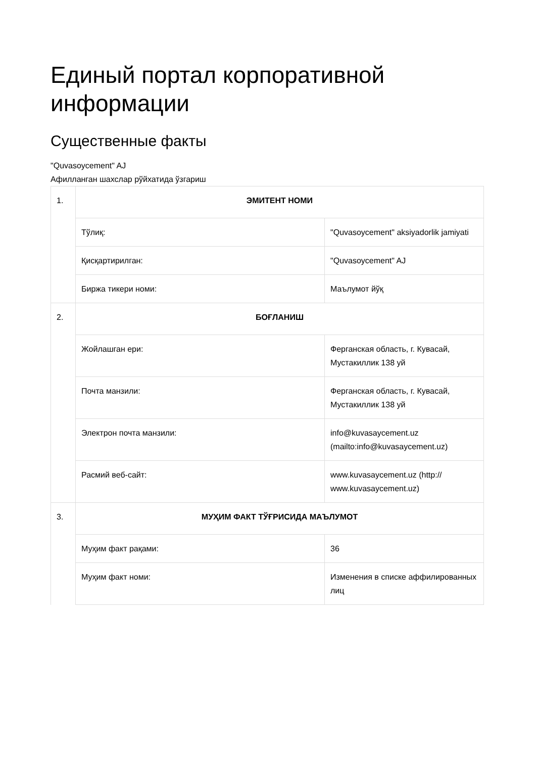Единый портал корпоративной информации
Существенные факты
"Quvasoycement" AJ
Афилланган шахслар рўйхатида ўзгариш
| 1. | ЭМИТЕНТ НОМИ | |
| | Тўлиқ: | "Quvasoycement" aksiyadorlik jamiyati |
| | Қисқартирилган: | "Quvasoycement" AJ |
| | Биржа тикери номи: | Маълумот йўқ |
| 2. | БОҒЛАНИШ | |
| | Жойлашган ери: | Ферганская область, г. Кувасай, Мустакиллик 138 уй |
| | Почта манзили: | Ферганская область, г. Кувасай, Мустакиллик 138 уй |
| | Электрон почта манзили: | info@kuvasaycement.uz (mailto:info@kuvasaycement.uz) |
| | Расмий веб-сайт: | www.kuvasaycement.uz (http:// www.kuvasaycement.uz) |
| 3. | МУҲИМ ФАКТ ТЎҒРИСИДА МАЪЛУМОТ | |
| | Муҳим факт рақами: | 36 |
| | Муҳим факт номи: | Изменения в списке аффилированных лиц |